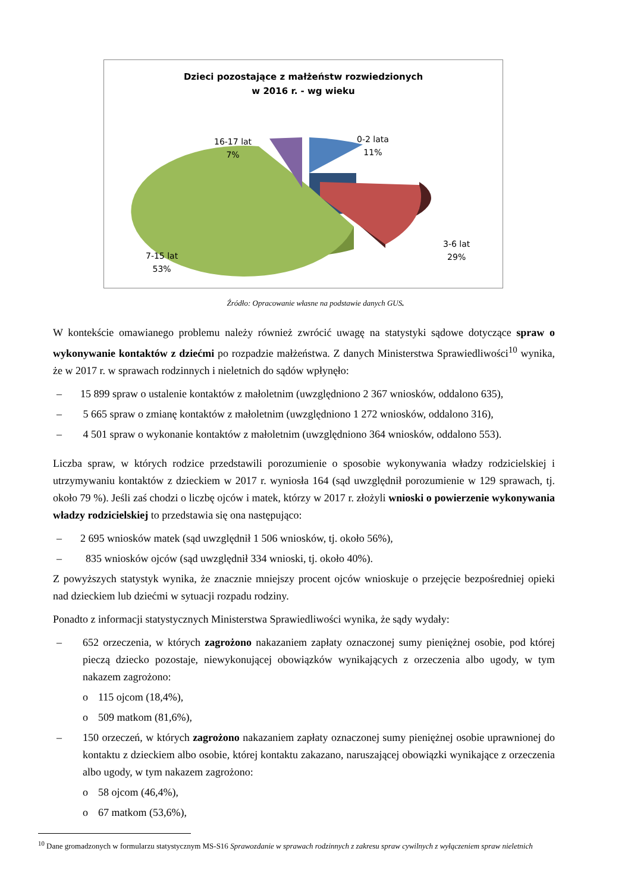Dzieci pozostające z małżeństw rozwiedzionych
w 2016 r. - wg wieku
16-17 lat
7%
0-2 lata
11%
3-6 lat
29%
7-15 lat
53%
Źródło: Opracowanie własne na podstawie danych GUS.
W kontekście omawianego problemu należy również zwrócić uwagę na statystyki sądowe dotyczące spraw o wykonywanie kontaktów z dziećmi po rozpadzie małżeństwa. Z danych Ministerstwa Sprawiedliwości<sup>10</sup> wynika, że w 2017 r. w sprawach rodzinnych i nieletnich do sądów wpłynęło:
– 15 899 spraw o ustalenie kontaktów z małoletnim (uwzględniono 2 367 wniosków, oddalono 635),
– 5 665 spraw o zmianę kontaktów z małoletnim (uwzględniono 1 272 wniosków, oddalono 316),
– 4 501 spraw o wykonanie kontaktów z małoletnim (uwzględniono 364 wniosków, oddalono 553).
Liczba spraw, w których rodzice przedstawili porozumienie o sposobie wykonywania władzy rodzicielskiej i utrzymywaniu kontaktów z dzieckiem w 2017 r. wyniosła 164 (sąd uwzględnił porozumienie w 129 sprawach, tj. około 79 %). Jeśli zaś chodzi o liczbę ojców i matek, którzy w 2017 r. złożyli wnioski o powierzenie wykonywania władzy rodzicielskiej to przedstawia się ona następująco:
– 2 695 wniosków matek (sąd uwzględnił 1 506 wniosków, tj. około 56%),
– 835 wniosków ojców (sąd uwzględnił 334 wnioski, tj. około 40%).
Z powyższych statystyk wynika, że znacznie mniejszy procent ojców wnioskuje o przejęcie bezpośredniej opieki nad dzieckiem lub dziećmi w sytuacji rozpadu rodziny.
Ponadto z informacji statystycznych Ministerstwa Sprawiedliwości wynika, że sądy wydały:
– 652 orzeczenia, w których zagrożono nakazaniem zapłaty oznaczonej sumy pieniężnej osobie, pod której pieczą dziecko pozostaje, niewykonującej obowiązków wynikających z orzeczenia albo ugody, w tym nakazem zagrożono:
o 115 ojcom (18,4%),
o 509 matkom (81,6%),
– 150 orzeczeń, w których zagrożono nakazaniem zapłaty oznaczonej sumy pieniężnej osobie uprawnionej do kontaktu z dzieckiem albo osobie, której kontaktu zakazano, naruszającej obowiązki wynikające z orzeczenia albo ugody, w tym nakazem zagrożono:
o 58 ojcom (46,4%),
o 67 matkom (53,6%),
<sup>10</sup> Dane gromadzonych w formularzu statystycznym MS-S16 Sprawozdanie w sprawach rodzinnych z zakresu spraw cywilnych z wyłączeniem spraw nieletnich